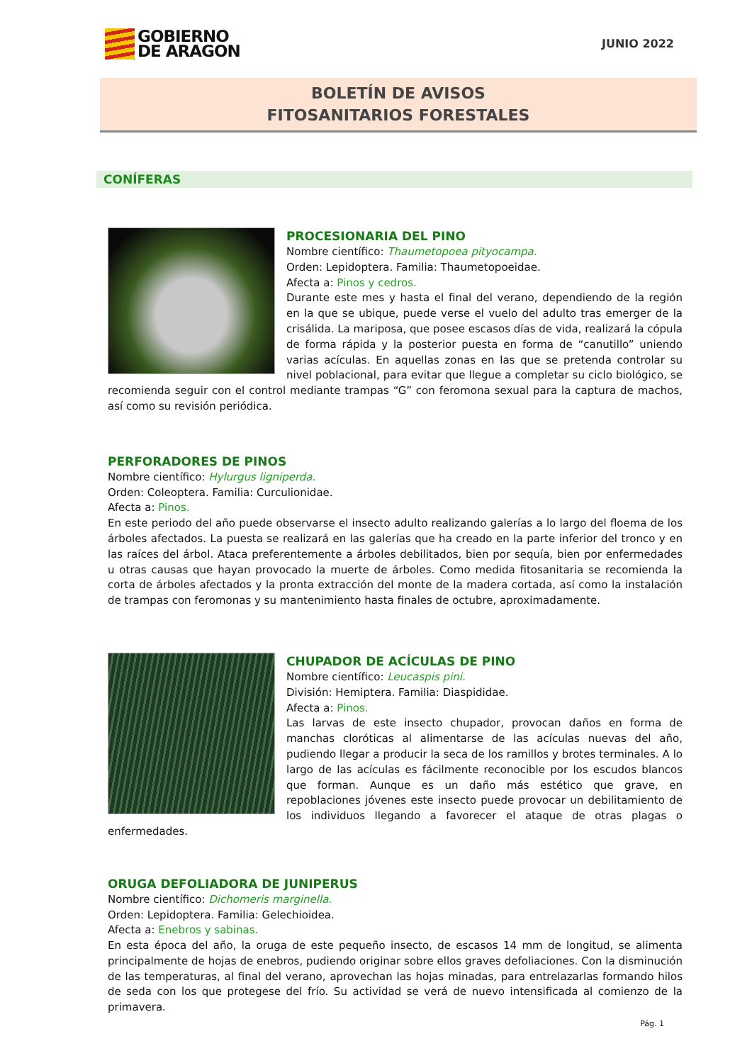GOBIERNO
DE ARAGON
JUNIO 2022
BOLETÍN DE AVISOS
FITOSANITARIOS FORESTALES
CONÍFERAS
PROCESIONARIA DEL PINO
Nombre científico: Thaumetopoea pityocampa.
Orden: Lepidoptera. Familia: Thaumetopoeidae.
Afecta a: Pinos y cedros.
Durante este mes y hasta el final del verano, dependiendo de la región en la que se ubique, puede verse el vuelo del adulto tras emerger de la crisálida. La mariposa, que posee escasos días de vida, realizará la cópula de forma rápida y la posterior puesta en forma de “canutillo” uniendo varias acículas. En aquellas zonas en las que se pretenda controlar su nivel poblacional, para evitar que llegue a completar su ciclo biológico, se recomienda seguir con el control mediante trampas “G” con feromona sexual para la captura de machos, así como su revisión periódica.
PERFORADORES DE PINOS
Nombre científico: Hylurgus ligniperda.
Orden: Coleoptera. Familia: Curculionidae.
Afecta a: Pinos.
En este periodo del año puede observarse el insecto adulto realizando galerías a lo largo del floema de los árboles afectados. La puesta se realizará en las galerías que ha creado en la parte inferior del tronco y en las raíces del árbol. Ataca preferentemente a árboles debilitados, bien por sequía, bien por enfermedades u otras causas que hayan provocado la muerte de árboles. Como medida fitosanitaria se recomienda la corta de árboles afectados y la pronta extracción del monte de la madera cortada, así como la instalación de trampas con feromonas y su mantenimiento hasta finales de octubre, aproximadamente.
CHUPADOR DE ACÍCULAS DE PINO
Nombre científico: Leucaspis pini.
División: Hemiptera. Familia: Diaspididae.
Afecta a: Pinos.
Las larvas de este insecto chupador, provocan daños en forma de manchas cloróticas al alimentarse de las acículas nuevas del año, pudiendo llegar a producir la seca de los ramillos y brotes terminales. A lo largo de las acículas es fácilmente reconocible por los escudos blancos que forman. Aunque es un daño más estético que grave, en repoblaciones jóvenes este insecto puede provocar un debilitamiento de los individuos llegando a favorecer el ataque de otras plagas o enfermedades.
ORUGA DEFOLIADORA DE JUNIPERUS
Nombre científico: Dichomeris marginella.
Orden: Lepidoptera. Familia: Gelechioidea.
Afecta a: Enebros y sabinas.
En esta época del año, la oruga de este pequeño insecto, de escasos 14 mm de longitud, se alimenta principalmente de hojas de enebros, pudiendo originar sobre ellos graves defoliaciones. Con la disminución de las temperaturas, al final del verano, aprovechan las hojas minadas, para entrelazarlas formando hilos de seda con los que protegese del frío. Su actividad se verá de nuevo intensificada al comienzo de la primavera.
Pág. 1